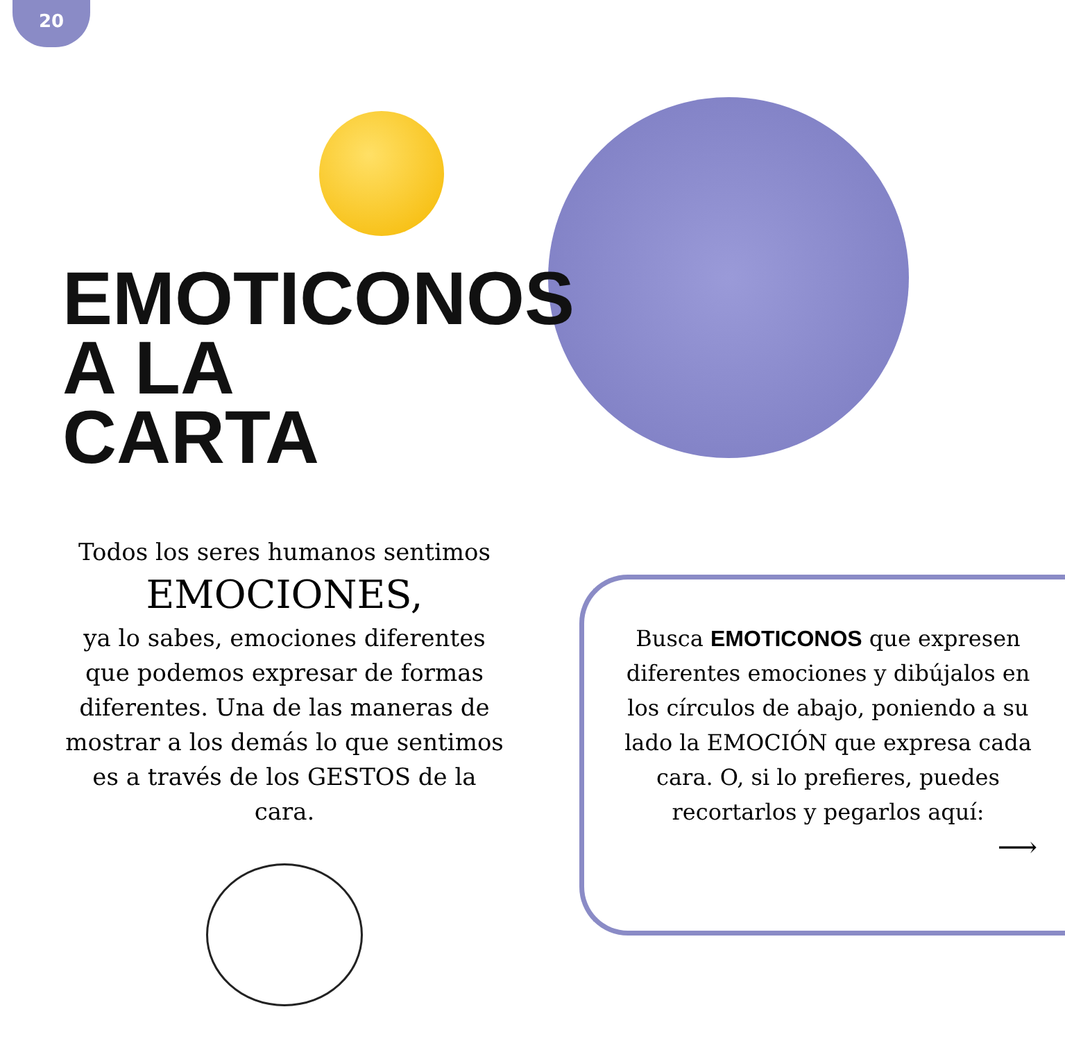20
EMOTICONOS
A LA CARTA
Todos los seres humanos sentimos
EMOCIONES,
ya lo sabes, emociones diferentes que podemos expresar de formas diferentes. Una de las maneras de mostrar a los demás lo que sentimos es a través de los GESTOS de la cara.
Busca EMOTICONOS que expresen diferentes emociones y dibújalos en los círculos de abajo, poniendo a su lado la EMOCIÓN que expresa cada cara. O, si lo prefieres, puedes recortarlos y pegarlos aquí:
⟶